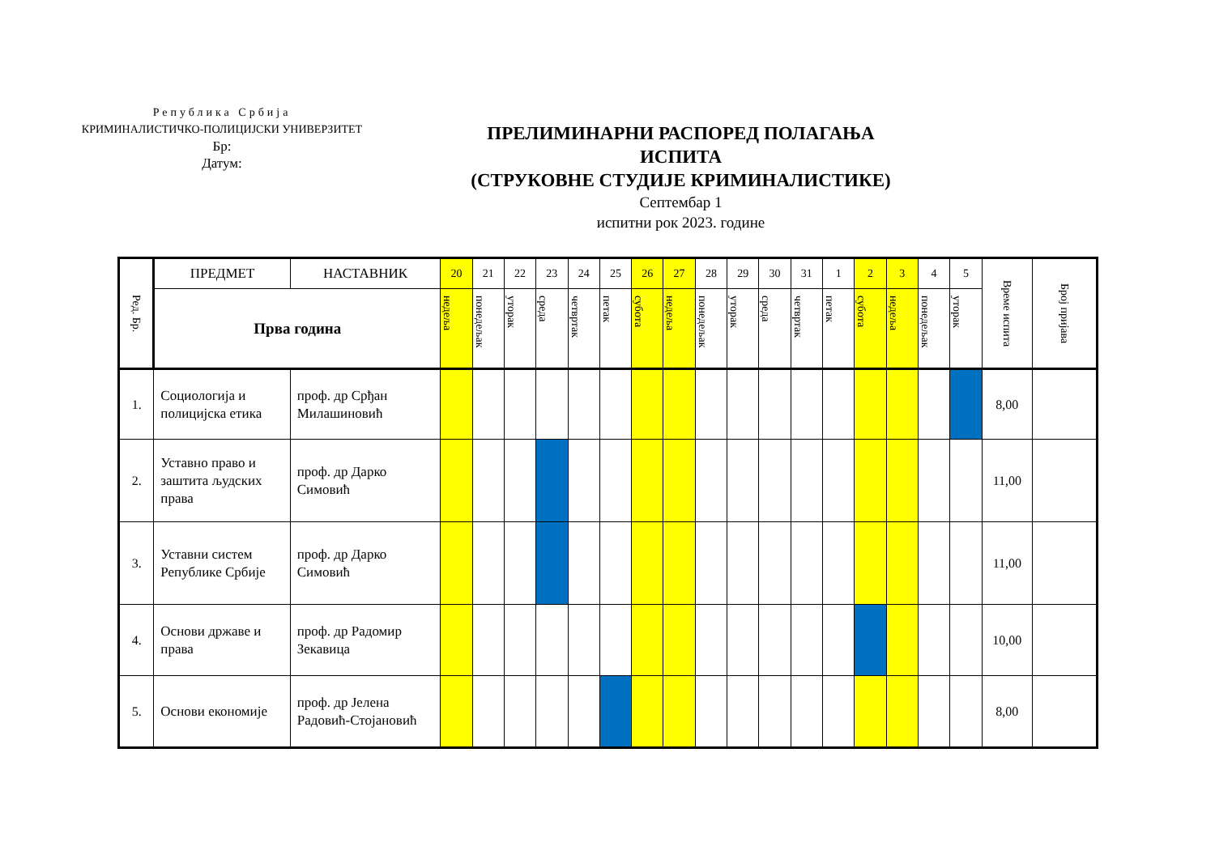Република Србија
КРИМИНАЛИСТИЧКО-ПОЛИЦИЈСКИ УНИВЕРЗИТЕТ
Бр:
Датум:
ПРЕЛИМИНАРНИ РАСПОРЕД ПОЛАГАЊА ИСПИТА
(СТРУКОВНЕ СТУДИЈЕ КРИМИНАЛИСТИКЕ)
Септембар 1
испитни рок 2023. године
| Ред. Бр. | ПРЕДМЕТ | НАСТАВНИК | 20 | 21 | 22 | 23 | 24 | 25 | 26 | 27 | 28 | 29 | 30 | 31 | 1 | 2 | 3 | 4 | 5 | Време испита | Број пријава |
| --- | --- | --- | --- | --- | --- | --- | --- | --- | --- | --- | --- | --- | --- | --- | --- | --- | --- | --- | --- | --- | --- |
| | Прва година | | недеља | понедељак | уторак | среда | четвртак | петак | субота | недеља | понедељак | уторак | среда | четвртак | петак | субота | недеља | понедељак | уторак | | |
| 1. | Социологија и полицијска етика | проф. др Срђан Милашиновић | | | | | | | | | | | | | | | | | | 8,00 | |
| 2. | Уставно право и заштита људских права | проф. др Дарко Симовић | | | | | | | | | | | | | | | | | | 11,00 | |
| 3. | Уставни систем Републике Србије | проф. др Дарко Симовић | | | | | | | | | | | | | | | | | | 11,00 | |
| 4. | Основи државе и права | проф. др Радомир Зекавица | | | | | | | | | | | | | | | | | | 10,00 | |
| 5. | Основи економије | проф. др Јелена Радовић-Стојановић | | | | | | | | | | | | | | | | | | 8,00 | |